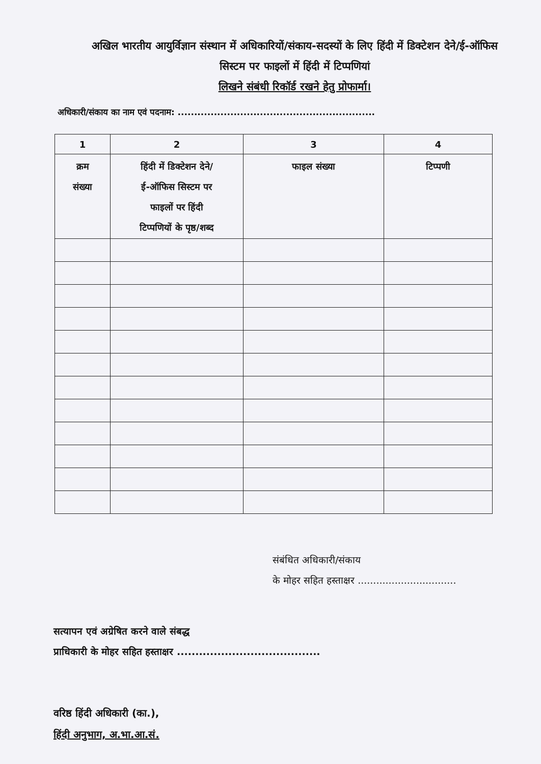अखिल भारतीय आयुर्विज्ञान संस्थान में अधिकारियों/संकाय-सदस्यों के लिए हिंदी में डिक्टेशन देने/ई-ऑफिस सिस्टम पर फाइलों में हिंदी में टिप्पणियां
लिखने संबंधी रिकॉर्ड रखने हेतु प्रोफार्मा।
अधिकारी/संकाय का नाम एवं पदनाम: ............................................................
| 1 | 2 | 3 | 4 |
| --- | --- | --- | --- |
| क्रम संख्या | हिंदी में डिक्टेशन देने/ ई-ऑफिस सिस्टम पर फाइलों पर हिंदी टिप्पणियों के पृष्ठ/शब्द | फाइल संख्या | टिप्पणी |
संबंधित अधिकारी/संकाय
के मोहर सहित हस्ताक्षर ................................
सत्यापन एवं अग्रेषित करने वाले संबद्ध
प्राधिकारी के मोहर सहित हस्ताक्षर .......................................
वरिष्ठ हिंदी अधिकारी (का.),
हिंदी अनुभाग, अ.भा.आ.सं.